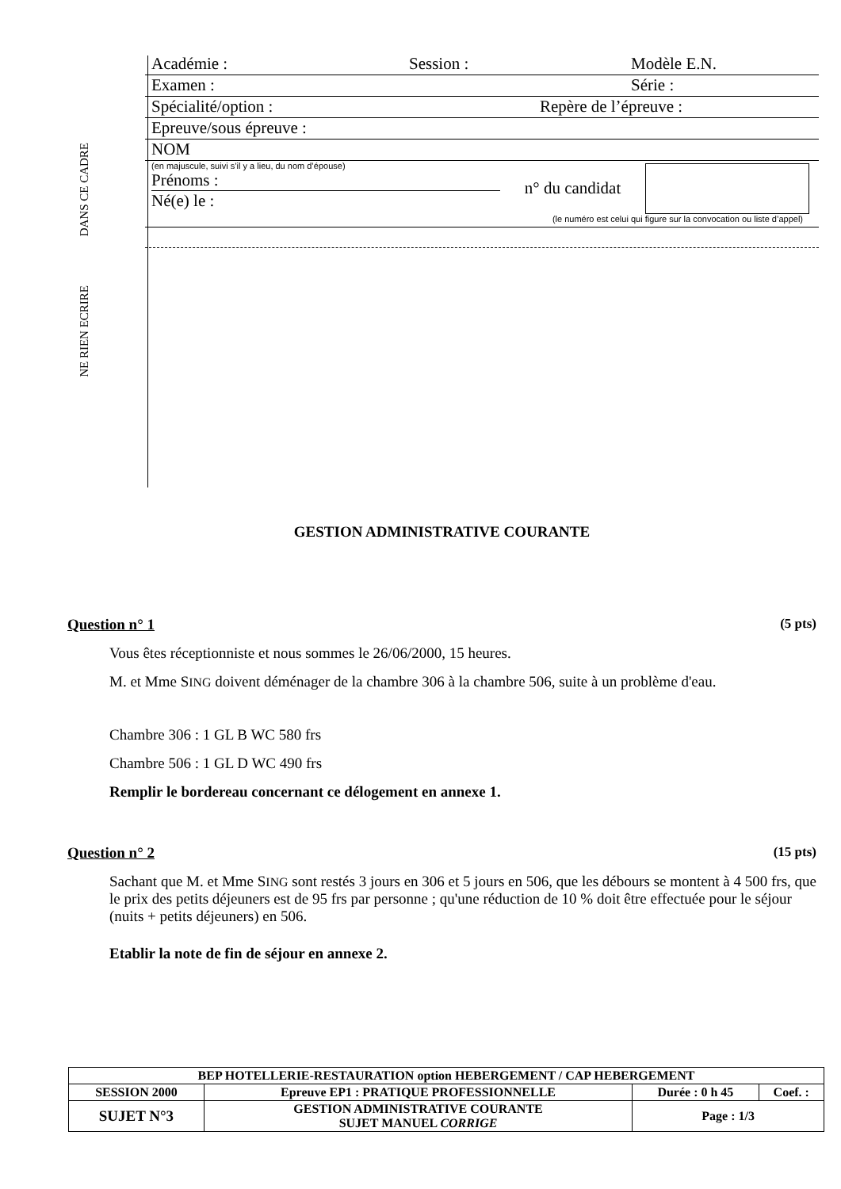DANS CE CADRE
NE RIEN ECRIRE
Académie : Session : Modèle E.N.
Examen : Série :
Spécialité/option : Repère de l’épreuve :
Epreuve/sous épreuve :
NOM
(en majuscule, suivi s’il y a lieu, du nom d’épouse)
Prénoms :
Né(e) le :
n° du candidat
(le numéro est celui qui figure sur la convocation ou liste d’appel)
GESTION ADMINISTRATIVE COURANTE
Question n° 1 (5 pts)
Vous êtes réceptionniste et nous sommes le 26/06/2000, 15 heures.
M. et Mme SING doivent déménager de la chambre 306 à la chambre 506, suite à un problème d'eau.
Chambre 306 : 1 GL B WC 580 frs
Chambre 506 : 1 GL D WC 490 frs
Remplir le bordereau concernant ce délogement en annexe 1.
Question n° 2 (15 pts)
Sachant que M. et Mme SING sont restés 3 jours en 306 et 5 jours en 506, que les débours se montent à 4 500 frs, que le prix des petits déjeuners est de 95 frs par personne ; qu'une réduction de 10 % doit être effectuée pour le séjour (nuits + petits déjeuners) en 506.
Etablir la note de fin de séjour en annexe 2.
| BEP HOTELLERIE-RESTAURATION option HEBERGEMENT / CAP HEBERGEMENT | | | |
| SESSION 2000 | Epreuve EP1 : PRATIQUE PROFESSIONNELLE | Durée : 0 h 45 | Coef. : |
| SUJET N°3 | GESTION ADMINISTRATIVE COURANTE SUJET MANUEL CORRIGE | Page : 1/3 | |